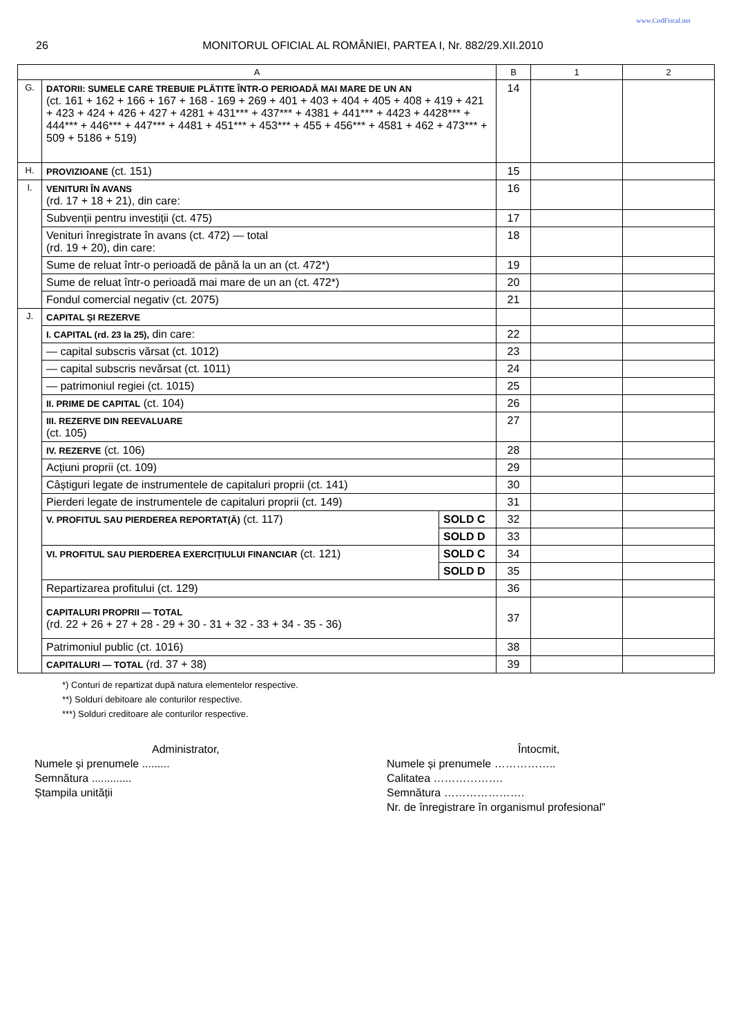www.CodFiscal.net
26 MONITORUL OFICIAL AL ROMÂNIEI, PARTEA I, Nr. 882/29.XII.2010
| A | | | B | 1 | 2 |
| --- | --- | --- | --- | --- | --- |
| G. | DATORII: SUMELE CARE TREBUIE PLĂTITE ÎNTR-O PERIOADĂ MAI MARE DE UN AN (ct. 161 + 162 + 166 + 167 + 168 - 169 + 269 + 401 + 403 + 404 + 405 + 408 + 419 + 421 + 423 + 424 + 426 + 427 + 4281 + 431*** + 437*** + 4381 + 441*** + 4423 + 4428*** + 444*** + 446*** + 447*** + 4481 + 451*** + 453*** + 455 + 456*** + 4581 + 462 + 473*** + 509 + 5186 + 519) | | 14 | | |
| H. | PROVIZIOANE (ct. 151) | | 15 | | |
| I. | VENITURI ÎN AVANS (rd. 17 + 18 + 21), din care: | | 16 | | |
| | Subvenții pentru investiții (ct. 475) | | 17 | | |
| | Venituri înregistrate în avans (ct. 472) — total (rd. 19 + 20), din care: | | 18 | | |
| | Sume de reluat într-o perioadă de până la un an (ct. 472*) | | 19 | | |
| | Sume de reluat într-o perioadă mai mare de un an (ct. 472*) | | 20 | | |
| | Fondul comercial negativ (ct. 2075) | | 21 | | |
| J. | CAPITAL ȘI REZERVE | | | | |
| | I. CAPITAL (rd. 23 la 25), din care: | | 22 | | |
| | — capital subscris vărsat (ct. 1012) | | 23 | | |
| | — capital subscris nevărsat (ct. 1011) | | 24 | | |
| | — patrimoniul regiei (ct. 1015) | | 25 | | |
| | II. PRIME DE CAPITAL (ct. 104) | | 26 | | |
| | III. REZERVE DIN REEVALUARE (ct. 105) | | 27 | | |
| | IV. REZERVE (ct. 106) | | 28 | | |
| | Acțiuni proprii (ct. 109) | | 29 | | |
| | Câștiguri legate de instrumentele de capitaluri proprii (ct. 141) | | 30 | | |
| | Pierderi legate de instrumentele de capitaluri proprii (ct. 149) | | 31 | | |
| | V. PROFITUL SAU PIERDEREA REPORTAT(Ă) (ct. 117) | SOLD C | 32 | | |
| | | SOLD D | 33 | | |
| | VI. PROFITUL SAU PIERDEREA EXERCIȚIULUI FINANCIAR (ct. 121) | SOLD C | 34 | | |
| | | SOLD D | 35 | | |
| | Repartizarea profitului (ct. 129) | | 36 | | |
| | CAPITALURI PROPRII — TOTAL (rd. 22 + 26 + 27 + 28 - 29 + 30 - 31 + 32 - 33 + 34 - 35 - 36) | | 37 | | |
| | Patrimoniul public (ct. 1016) | | 38 | | |
| | CAPITALURI — TOTAL (rd. 37 + 38) | | 39 | | |
*) Conturi de repartizat după natura elementelor respective.
**) Solduri debitoare ale conturilor respective.
***) Solduri creditoare ale conturilor respective.
Administrator,
Numele și prenumele .........
Semnătura .............
Ștampila unității
Întocmit,
Numele și prenumele ……………..
Calitatea ……………….
Semnătura ………………….
Nr. de înregistrare în organismul profesional”